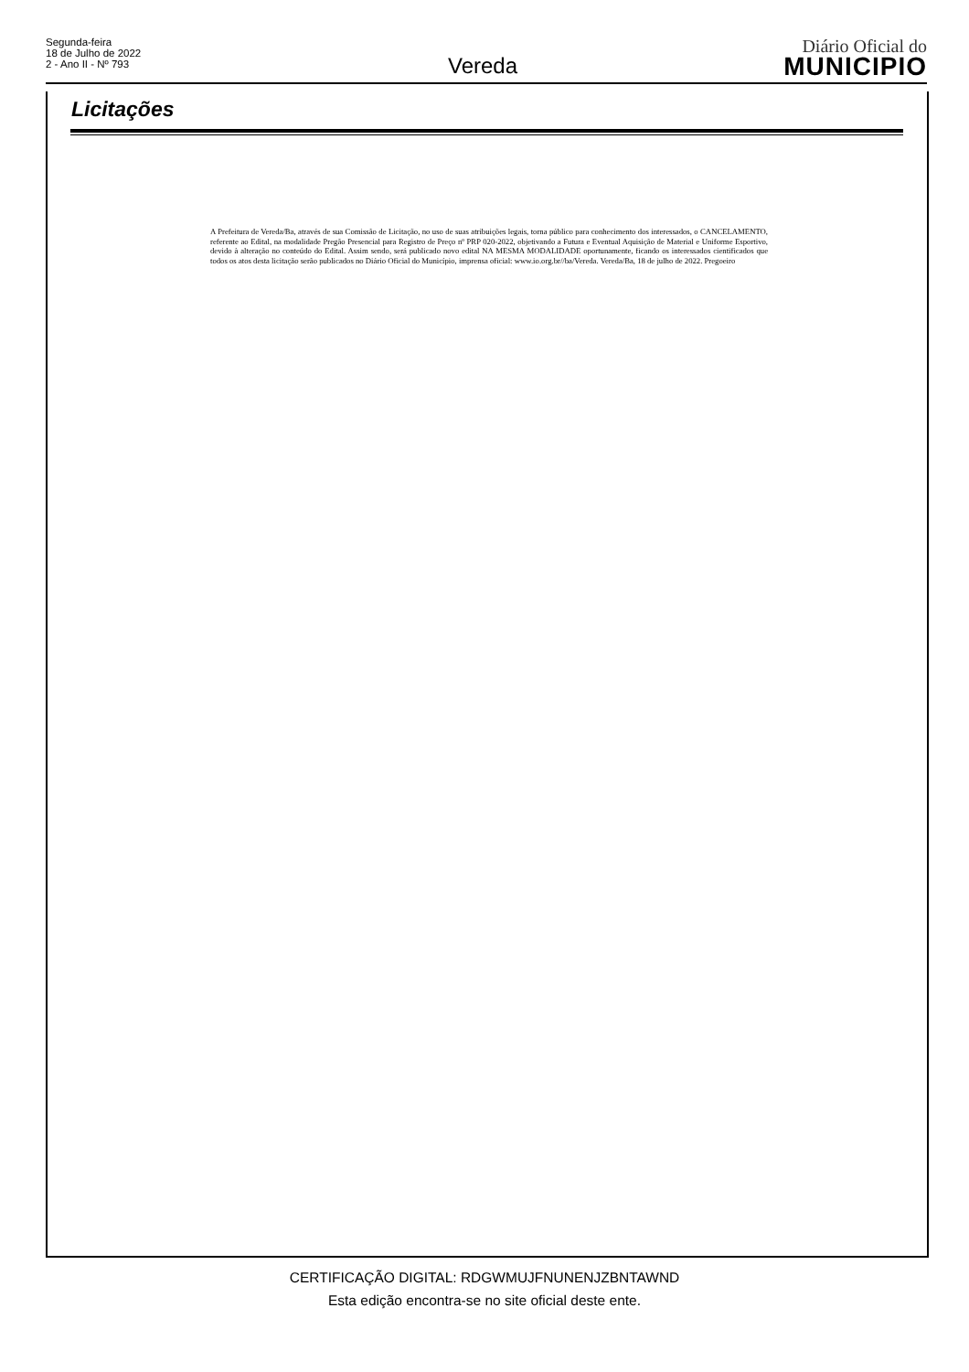Segunda-feira
18 de Julho de 2022
2 - Ano II - Nº 793
Vereda
Diário Oficial do
MUNICIPIO
Licitações
A Prefeitura de Vereda/Ba, através de sua Comissão de Licitação, no uso de suas atribuições legais, torna público para conhecimento dos interessados, o CANCELAMENTO, referente ao Edital, na modalidade Pregão Presencial para Registro de Preço nº PRP 020-2022, objetivando a Futura e Eventual Aquisição de Material e Uniforme Esportivo, devido à alteração no conteúdo do Edital. Assim sendo, será publicado novo edital NA MESMA MODALIDADE oportunamente, ficando os interessados cientificados que todos os atos desta licitação serão publicados no Diário Oficial do Município, imprensa oficial: www.io.org.br//ba/Vereda. Vereda/Ba, 18 de julho de 2022. Pregoeiro
CERTIFICAÇÃO DIGITAL: RDGWMUJFNUNENJZBNTAWND
Esta edição encontra-se no site oficial deste ente.